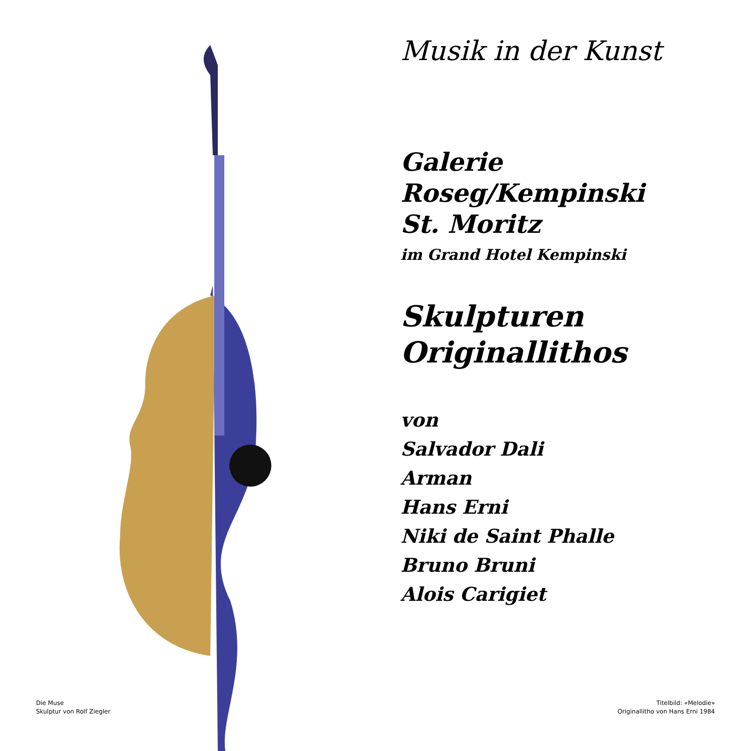Musik in der Kunst
Galerie
Roseg/Kempinski
St. Moritz
im Grand Hotel Kempinski
Skulpturen
Originallithos
von
Salvador Dali
Arman
Hans Erni
Niki de Saint Phalle
Bruno Bruni
Alois Carigiet
Die Muse
Skulptur von Rolf Ziegler
Titelbild: «Melodie»
Originallitho von Hans Erni 1984